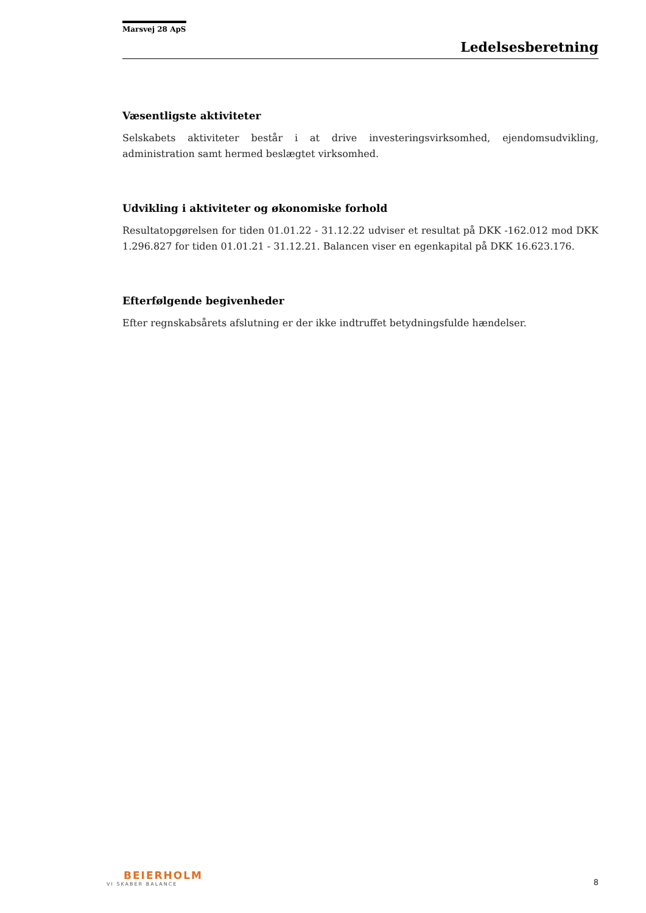Marsvej 28 ApS
Ledelsesberetning
Væsentligste aktiviteter
Selskabets aktiviteter består i at drive investeringsvirksomhed, ejendomsudvikling, administration samt hermed beslægtet virksomhed.
Udvikling i aktiviteter og økonomiske forhold
Resultatopgørelsen for tiden 01.01.22 - 31.12.22 udviser et resultat på DKK -162.012 mod DKK 1.296.827 for tiden 01.01.21 - 31.12.21. Balancen viser en egenkapital på DKK 16.623.176.
Efterfølgende begivenheder
Efter regnskabsårets afslutning er der ikke indtruffet betydningsfulde hændelser.
BEIERHOLM
VI SKABER BALANCE
8